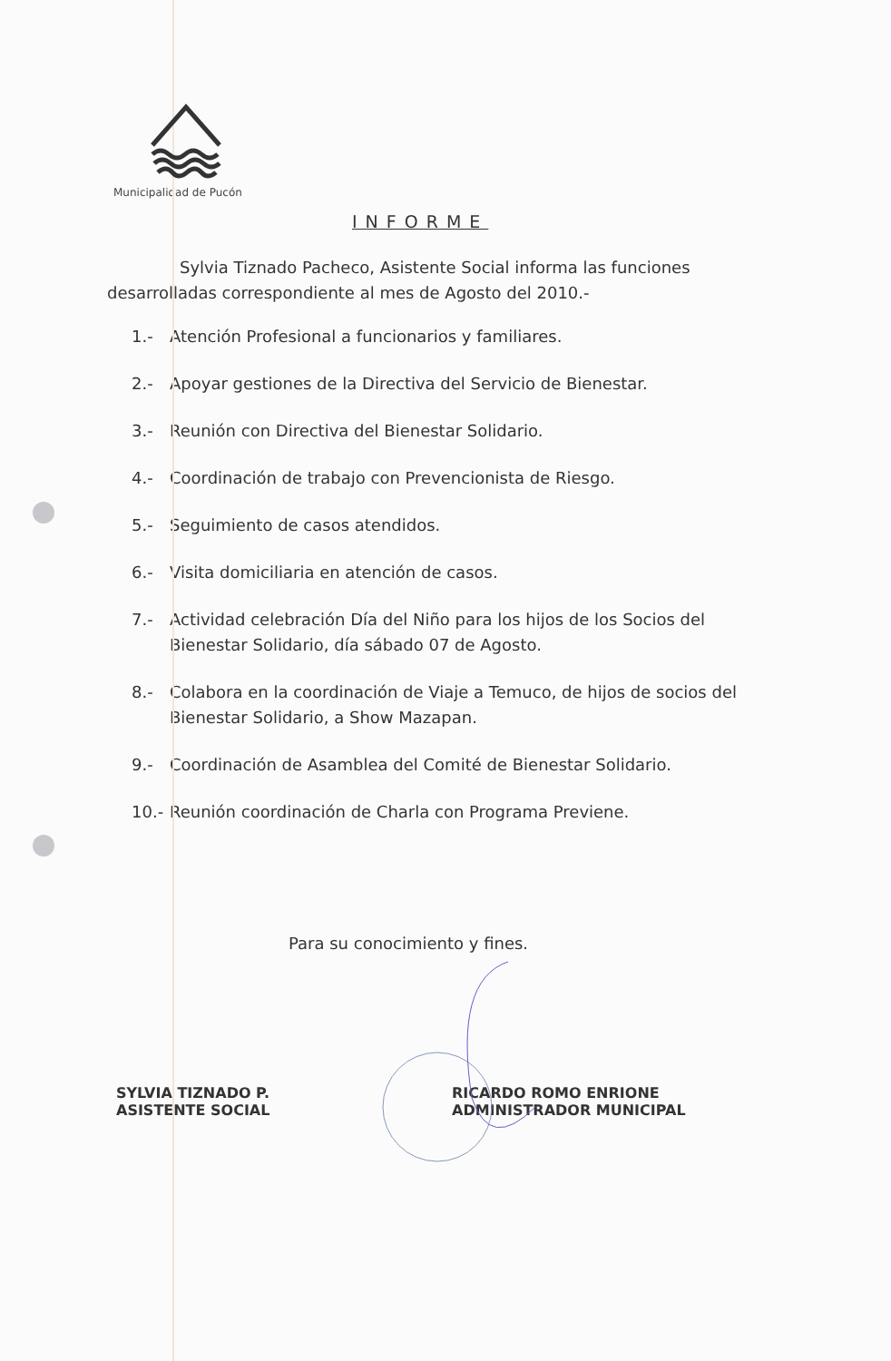Municipalidad de Pucón
INFORME
Sylvia Tiznado Pacheco, Asistente Social informa las funciones desarrolladas correspondiente al mes de Agosto del 2010.-
1.- Atención Profesional a funcionarios y familiares.
2.- Apoyar gestiones de la Directiva del Servicio de Bienestar.
3.- Reunión con Directiva del Bienestar Solidario.
4.- Coordinación de trabajo con Prevencionista de Riesgo.
5.- Seguimiento de casos atendidos.
6.- Visita domiciliaria en atención de casos.
7.- Actividad celebración Día del Niño para los hijos de los Socios del Bienestar Solidario, día sábado 07 de Agosto.
8.- Colabora en la coordinación de Viaje a Temuco, de hijos de socios del Bienestar Solidario, a Show Mazapan.
9.- Coordinación de Asamblea del Comité de Bienestar Solidario.
10.- Reunión coordinación de Charla con Programa Previene.
Para su conocimiento y fines.
SYLVIA TIZNADO P.
ASISTENTE SOCIAL
RICARDO ROMO ENRIONE
ADMINISTRADOR MUNICIPAL